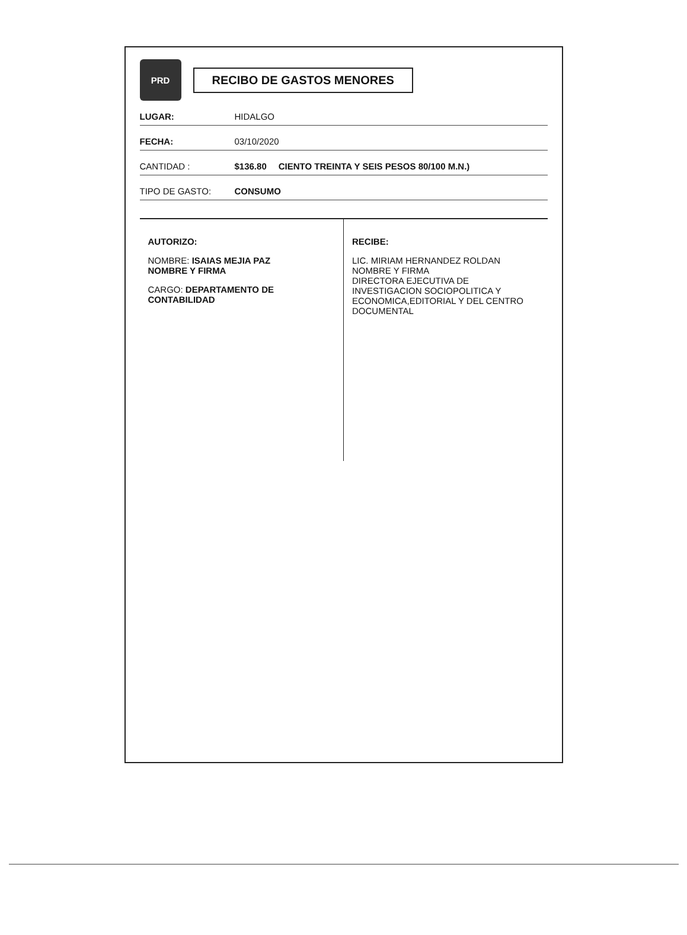PRD
RECIBO DE GASTOS MENORES
LUGAR: HIDALGO
FECHA: 03/10/2020
CANTIDAD : $136.80 CIENTO TREINTA Y SEIS PESOS 80/100 M.N.)
TIPO DE GASTO: CONSUMO
AUTORIZO:
NOMBRE: ISAIAS MEJIA PAZ
NOMBRE Y FIRMA
CARGO: DEPARTAMENTO DE CONTABILIDAD
RECIBE:
LIC. MIRIAM HERNANDEZ ROLDAN
NOMBRE Y FIRMA
DIRECTORA EJECUTIVA DE INVESTIGACION SOCIOPOLITICA Y ECONOMICA,EDITORIAL Y DEL CENTRO DOCUMENTAL